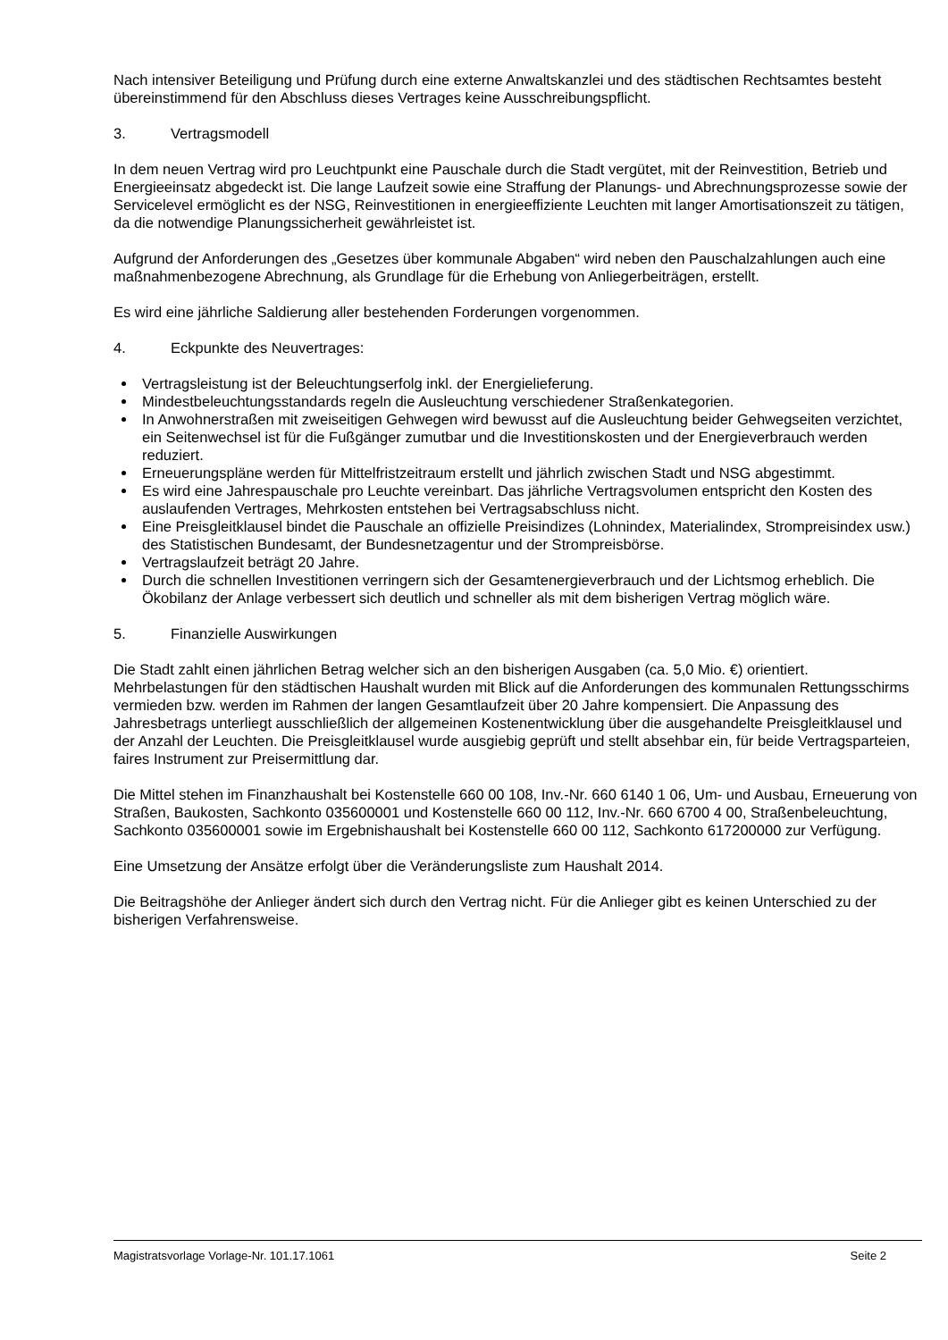Nach intensiver Beteiligung und Prüfung durch eine externe Anwaltskanzlei und des städtischen Rechtsamtes besteht übereinstimmend für den Abschluss dieses Vertrages keine Ausschreibungspflicht.
3. Vertragsmodell
In dem neuen Vertrag wird pro Leuchtpunkt eine Pauschale durch die Stadt vergütet, mit der Reinvestition, Betrieb und Energieeinsatz abgedeckt ist. Die lange Laufzeit sowie eine Straffung der Planungs- und Abrechnungsprozesse sowie der Servicelevel ermöglicht es der NSG, Reinvestitionen in energieeffiziente Leuchten mit langer Amortisationszeit zu tätigen, da die notwendige Planungssicherheit gewährleistet ist.
Aufgrund der Anforderungen des „Gesetzes über kommunale Abgaben“ wird neben den Pauschalzahlungen auch eine maßnahmenbezogene Abrechnung, als Grundlage für die Erhebung von Anliegerbeiträgen, erstellt.
Es wird eine jährliche Saldierung aller bestehenden Forderungen vorgenommen.
4. Eckpunkte des Neuvertrages:
Vertragsleistung ist der Beleuchtungserfolg inkl. der Energielieferung.
Mindestbeleuchtungsstandards regeln die Ausleuchtung verschiedener Straßenkategorien.
In Anwohnerstraßen mit zweiseitigen Gehwegen wird bewusst auf die Ausleuchtung beider Gehwegseiten verzichtet, ein Seitenwechsel ist für die Fußgänger zumutbar und die Investitionskosten und der Energieverbrauch werden reduziert.
Erneuerungspläne werden für Mittelfristzeitraum erstellt und jährlich zwischen Stadt und NSG abgestimmt.
Es wird eine Jahrespauschale pro Leuchte vereinbart. Das jährliche Vertragsvolumen entspricht den Kosten des auslaufenden Vertrages, Mehrkosten entstehen bei Vertragsabschluss nicht.
Eine Preisgleitklausel bindet die Pauschale an offizielle Preisindizes (Lohnindex, Materialindex, Strompreisindex usw.) des Statistischen Bundesamt, der Bundesnetzagentur und der Strompreisbörse.
Vertragslaufzeit beträgt 20 Jahre.
Durch die schnellen Investitionen verringern sich der Gesamtenergieverbrauch und der Lichtsmog erheblich. Die Ökobilanz der Anlage verbessert sich deutlich und schneller als mit dem bisherigen Vertrag möglich wäre.
5. Finanzielle Auswirkungen
Die Stadt zahlt einen jährlichen Betrag welcher sich an den bisherigen Ausgaben (ca. 5,0 Mio. €) orientiert.
Mehrbelastungen für den städtischen Haushalt wurden mit Blick auf die Anforderungen des kommunalen Rettungsschirms vermieden bzw. werden im Rahmen der langen Gesamtlaufzeit über 20 Jahre kompensiert. Die Anpassung des Jahresbetrags unterliegt ausschließlich der allgemeinen Kostenentwicklung über die ausgehandelte Preisgleitklausel und der Anzahl der Leuchten. Die Preisgleitklausel wurde ausgiebig geprüft und stellt absehbar ein, für beide Vertragsparteien, faires Instrument zur Preisermittlung dar.
Die Mittel stehen im Finanzhaushalt bei Kostenstelle 660 00 108, Inv.-Nr. 660 6140 1 06, Um- und Ausbau, Erneuerung von Straßen, Baukosten, Sachkonto 035600001 und Kostenstelle 660 00 112, Inv.-Nr. 660 6700 4 00, Straßenbeleuchtung, Sachkonto 035600001 sowie im Ergebnishaushalt bei Kostenstelle 660 00 112, Sachkonto 617200000 zur Verfügung.
Eine Umsetzung der Ansätze erfolgt über die Veränderungsliste zum Haushalt 2014.
Die Beitragshöhe der Anlieger ändert sich durch den Vertrag nicht. Für die Anlieger gibt es keinen Unterschied zu der bisherigen Verfahrensweise.
Magistratsvorlage Vorlage-Nr. 101.17.1061 Seite 2